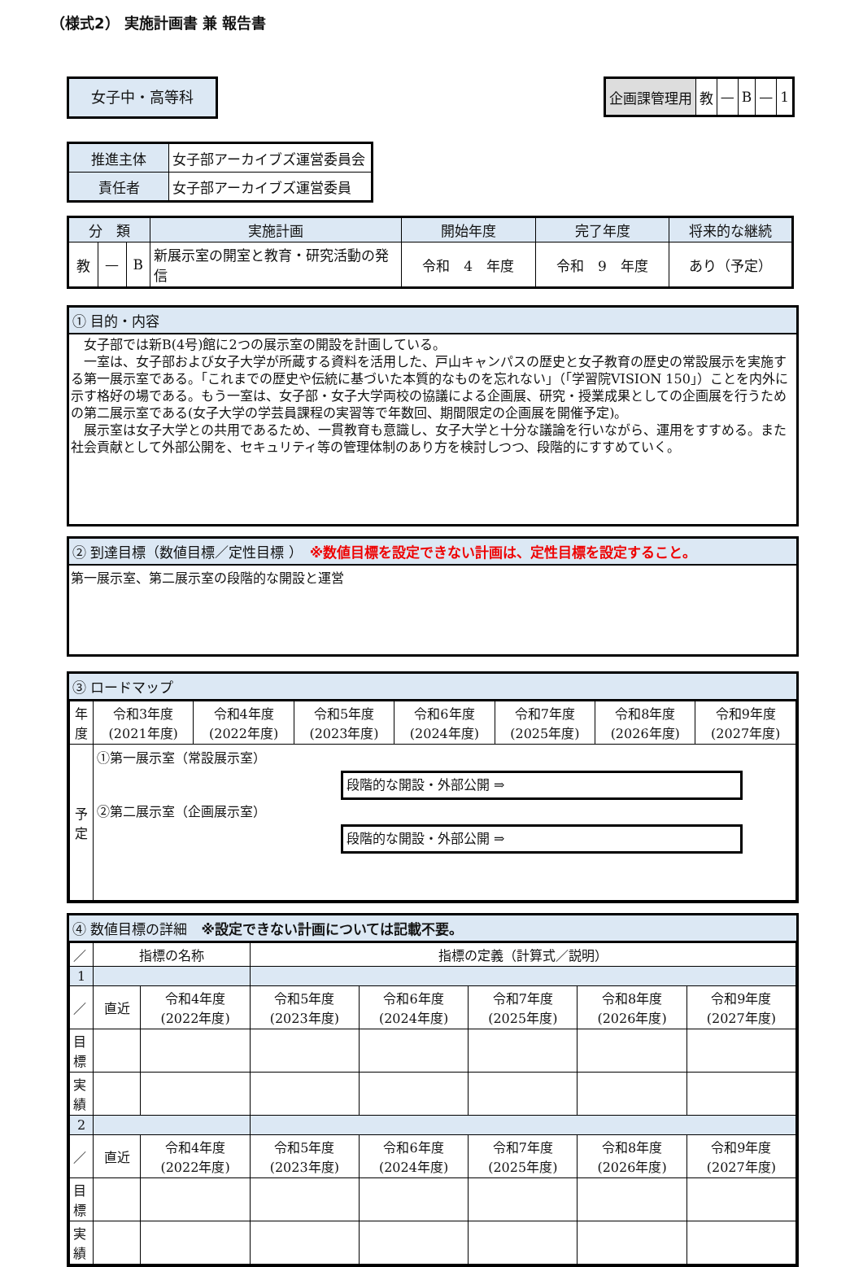（様式2） 実施計画書 兼 報告書
女子中・高等科
| 企画課管理用 | 教 | — | B | — | 1 |
| 推進主体 | 女子部アーカイブズ運営委員会 |
| 責任者 | 女子部アーカイブズ運営委員 |
| 分 類 | | | 実施計画 | 開始年度 | 完了年度 | 将来的な継続 |
| 教 | — | B | 新展示室の開室と教育・研究活動の発信 | 令和 4 年度 | 令和 9 年度 | あり（予定） |
① 目的・内容
　女子部では新B(4号)館に2つの展示室の開設を計画している。
　一室は、女子部および女子大学が所蔵する資料を活用した、戸山キャンパスの歴史と女子教育の歴史の常設展示を実施する第一展示室である。「これまでの歴史や伝統に基づいた本質的なものを忘れない」（「学習院VISION 150」）ことを内外に示す格好の場である。もう一室は、女子部・女子大学両校の協議による企画展、研究・授業成果としての企画展を行うための第二展示室である(女子大学の学芸員課程の実習等で年数回、期間限定の企画展を開催予定)。
　展示室は女子大学との共用であるため、一貫教育も意識し、女子大学と十分な議論を行いながら、運用をすすめる。また社会貢献として外部公開を、セキュリティ等の管理体制のあり方を検討しつつ、段階的にすすめていく。
② 到達目標（数値目標／定性目標 ）　※数値目標を設定できない計画は、定性目標を設定すること。
第一展示室、第二展示室の段階的な開設と運営
③ ロードマップ
| 年度 | 令和3年度 (2021年度) | 令和4年度 (2022年度) | 令和5年度 (2023年度) | 令和6年度 (2024年度) | 令和7年度 (2025年度) | 令和8年度 (2026年度) | 令和9年度 (2027年度) |
| 予定 | ①第一展示室（常設展示室） 段階的な開設・外部公開 ⇒ ②第二展示室（企画展示室） 段階的な開設・外部公開 ⇒ | | | | | | |
④ 数値目標の詳細　※設定できない計画については記載不要。
| ／ | 指標の名称 | | 指標の定義（計算式／説明） | | | | |
| 1 | | | | | | | |
| ／ | 直近 | 令和4年度 (2022年度) | 令和5年度 (2023年度) | 令和6年度 (2024年度) | 令和7年度 (2025年度) | 令和8年度 (2026年度) | 令和9年度 (2027年度) |
| 目標 | | | | | | | |
| 実績 | | | | | | | |
| 2 | | | | | | | |
| ／ | 直近 | 令和4年度 (2022年度) | 令和5年度 (2023年度) | 令和6年度 (2024年度) | 令和7年度 (2025年度) | 令和8年度 (2026年度) | 令和9年度 (2027年度) |
| 目標 | | | | | | | |
| 実績 | | | | | | | |